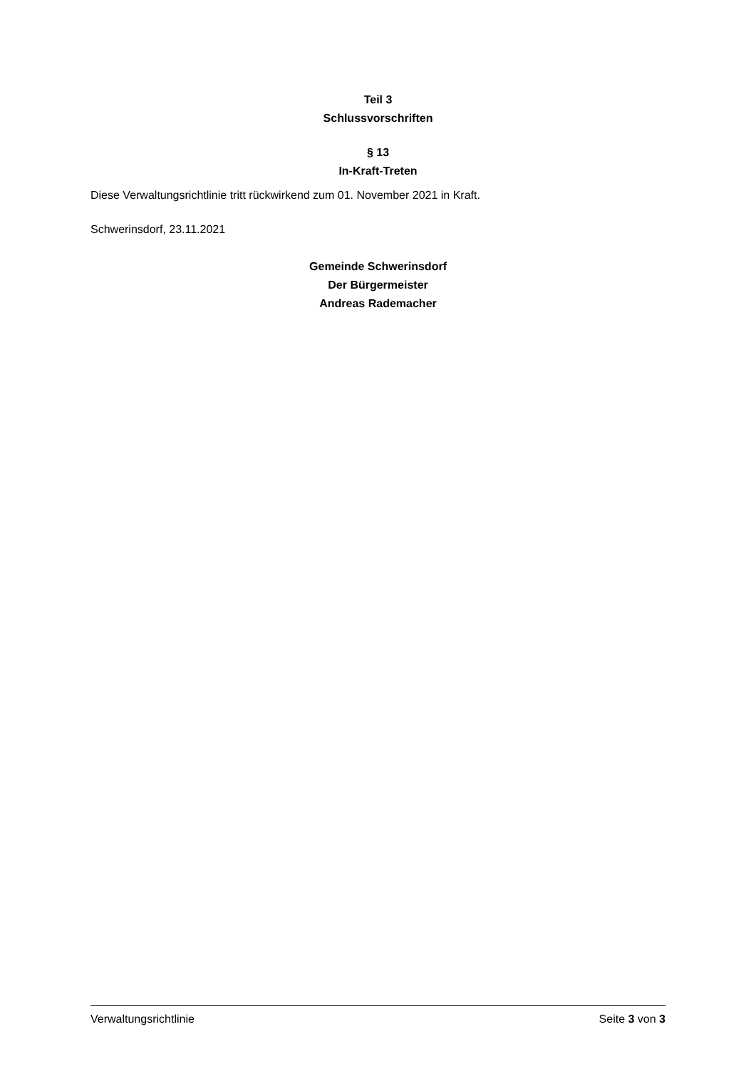Teil 3
Schlussvorschriften
§ 13
In-Kraft-Treten
Diese Verwaltungsrichtlinie tritt rückwirkend zum 01. November 2021 in Kraft.
Schwerinsdorf, 23.11.2021
Gemeinde Schwerinsdorf
Der Bürgermeister
Andreas Rademacher
Verwaltungsrichtlinie Seite 3 von 3